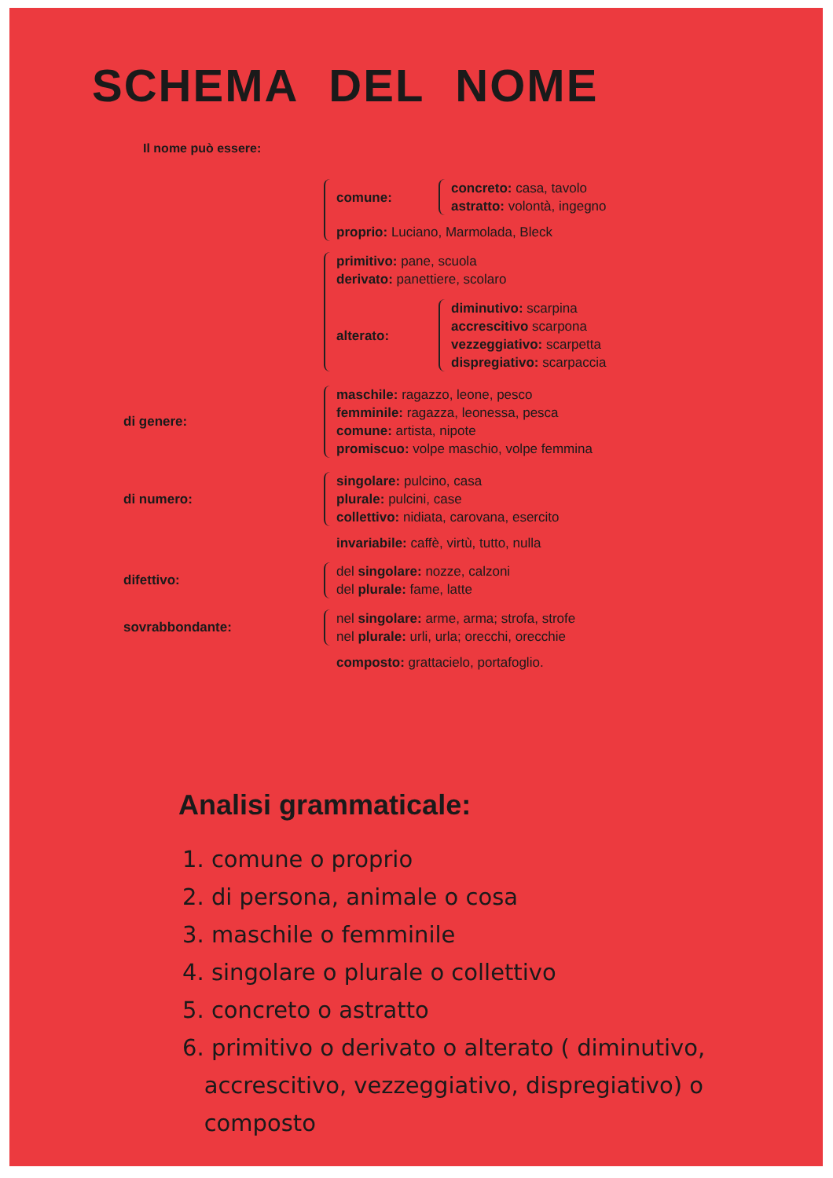SCHEMA DEL NOME
Il nome può essere:
comune:
concreto: casa, tavolo
astratto: volontà, ingegno
proprio: Luciano, Marmolada, Bleck
primitivo: pane, scuola
derivato: panettiere, scolaro
alterato:
diminutivo: scarpina
accrescitivo scarpona
vezzeggiativo: scarpetta
dispregiativo: scarpaccia
di genere:
maschile: ragazzo, leone, pesco
femminile: ragazza, leonessa, pesca
comune: artista, nipote
promiscuo: volpe maschio, volpe femmina
di numero:
singolare: pulcino, casa
plurale: pulcini, case
collettivo: nidiata, carovana, esercito
invariabile: caffè, virtù, tutto, nulla
difettivo:
del singolare: nozze, calzoni
del plurale: fame, latte
sovrabbondante:
nel singolare: arme, arma; strofa, strofe
nel plurale: urli, urla; orecchi, orecchie
composto: grattacielo, portafoglio.
Analisi grammaticale:
1. comune o proprio
2. di persona, animale o cosa
3. maschile o femminile
4. singolare o plurale o collettivo
5. concreto o astratto
6. primitivo o derivato o alterato ( diminutivo,
accrescitivo, vezzeggiativo, dispregiativo) o
composto